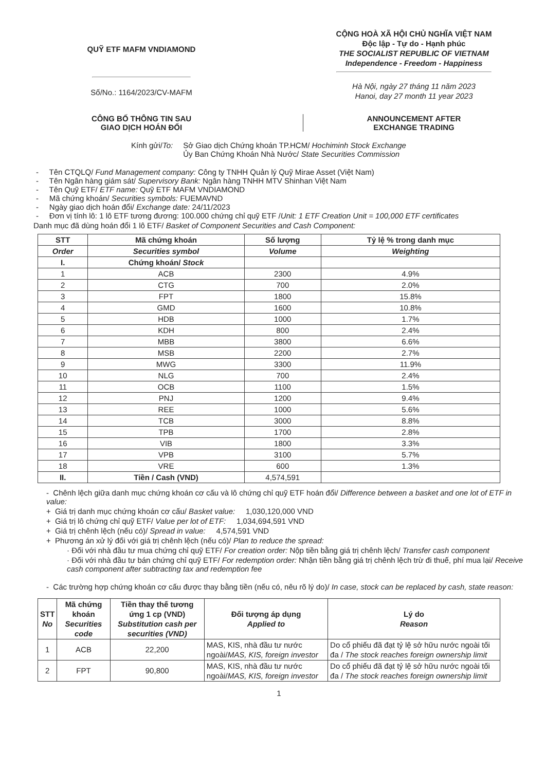QUỸ ETF MAFM VNDIAMOND
Số/No.: 1164/2023/CV-MAFM
CỘNG HOÀ XÃ HỘI CHỦ NGHĨA VIỆT NAM
Độc lập - Tự do - Hạnh phúc
THE SOCIALIST REPUBLIC OF VIETNAM
Independence - Freedom - Happiness
Hà Nội, ngày 27 tháng 11 năm 2023
Hanoi, day 27 month 11 year 2023
CÔNG BỐ THÔNG TIN SAU
GIAO DỊCH HOÁN ĐỔI
ANNOUNCEMENT AFTER
EXCHANGE TRADING
Kính gửi/To: Sở Giao dịch Chứng khoán TP.HCM/ Hochiminh Stock Exchange
Ủy Ban Chứng Khoán Nhà Nước/ State Securities Commission
- Tên CTQLQ/ Fund Management company: Công ty TNHH Quản lý Quỹ Mirae Asset (Việt Nam)
- Tên Ngân hàng giám sát/ Supervisory Bank: Ngân hàng TNHH MTV Shinhan Việt Nam
- Tên Quỹ ETF/ ETF name: Quỹ ETF MAFM VNDIAMOND
- Mã chứng khoán/ Securities symbols: FUEMAVND
- Ngày giao dịch hoán đổi/ Exchange date: 24/11/2023
- Đơn vị tính lô: 1 lô ETF tương đương: 100.000 chứng chỉ quỹ ETF /Unit: 1 ETF Creation Unit = 100,000 ETF certificates
Danh mục đã dùng hoán đổi 1 lô ETF/ Basket of Component Securities and Cash Component:
| STT | Mã chứng khoán | Số lượng | Tỷ lệ % trong danh mục |
| --- | --- | --- | --- |
| Order | Securities symbol | Volume | Weighting |
| I. | Chứng khoán/ Stock | | |
| 1 | ACB | 2300 | 4.9% |
| 2 | CTG | 700 | 2.0% |
| 3 | FPT | 1800 | 15.8% |
| 4 | GMD | 1600 | 10.8% |
| 5 | HDB | 1000 | 1.7% |
| 6 | KDH | 800 | 2.4% |
| 7 | MBB | 3800 | 6.6% |
| 8 | MSB | 2200 | 2.7% |
| 9 | MWG | 3300 | 11.9% |
| 10 | NLG | 700 | 2.4% |
| 11 | OCB | 1100 | 1.5% |
| 12 | PNJ | 1200 | 9.4% |
| 13 | REE | 1000 | 5.6% |
| 14 | TCB | 3000 | 8.8% |
| 15 | TPB | 1700 | 2.8% |
| 16 | VIB | 1800 | 3.3% |
| 17 | VPB | 3100 | 5.7% |
| 18 | VRE | 600 | 1.3% |
| II. | Tiền / Cash (VND) | 4,574,591 | |
- Chênh lệch giữa danh mục chứng khoán cơ cấu và lô chứng chỉ quỹ ETF hoán đổi/ Difference between a basket and one lot of ETF in value:
+ Giá trị danh mục chứng khoán cơ cấu/ Basket value: 1,030,120,000 VND
+ Giá trị lô chứng chỉ quỹ ETF/ Value per lot of ETF: 1,034,694,591 VND
+ Giá trị chênh lệch (nếu có)/ Spread in value: 4,574,591 VND
+ Phương án xử lý đối với giá trị chênh lệch (nếu có)/ Plan to reduce the spread:
· Đối với nhà đầu tư mua chứng chỉ quỹ ETF/ For creation order: Nộp tiền bằng giá trị chênh lệch/ Transfer cash component
· Đối với nhà đầu tư bán chứng chỉ quỹ ETF/ For redemption order: Nhận tiền bằng giá trị chênh lệch trừ đi thuế, phí mua lại/ Receive cash component after subtracting tax and redemption fee
- Các trường hợp chứng khoán cơ cấu được thay bằng tiền (nếu có, nêu rõ lý do)/ In case, stock can be replaced by cash, state reason:
| STT No | Mã chứng khoán Securities code | Tiền thay thế tương ứng 1 cp (VND) Substitution cash per securities (VND) | Đối tượng áp dụng Applied to | Lý do Reason |
| --- | --- | --- | --- | --- |
| 1 | ACB | 22,200 | MAS, KIS, nhà đầu tư nước ngoài/ MAS, KIS, foreign investor | Do cổ phiếu đã đạt tỷ lệ sở hữu nước ngoài tối đa / The stock reaches foreign ownership limit |
| 2 | FPT | 90,800 | MAS, KIS, nhà đầu tư nước ngoài/ MAS, KIS, foreign investor | Do cổ phiếu đã đạt tỷ lệ sở hữu nước ngoài tối đa / The stock reaches foreign ownership limit |
1